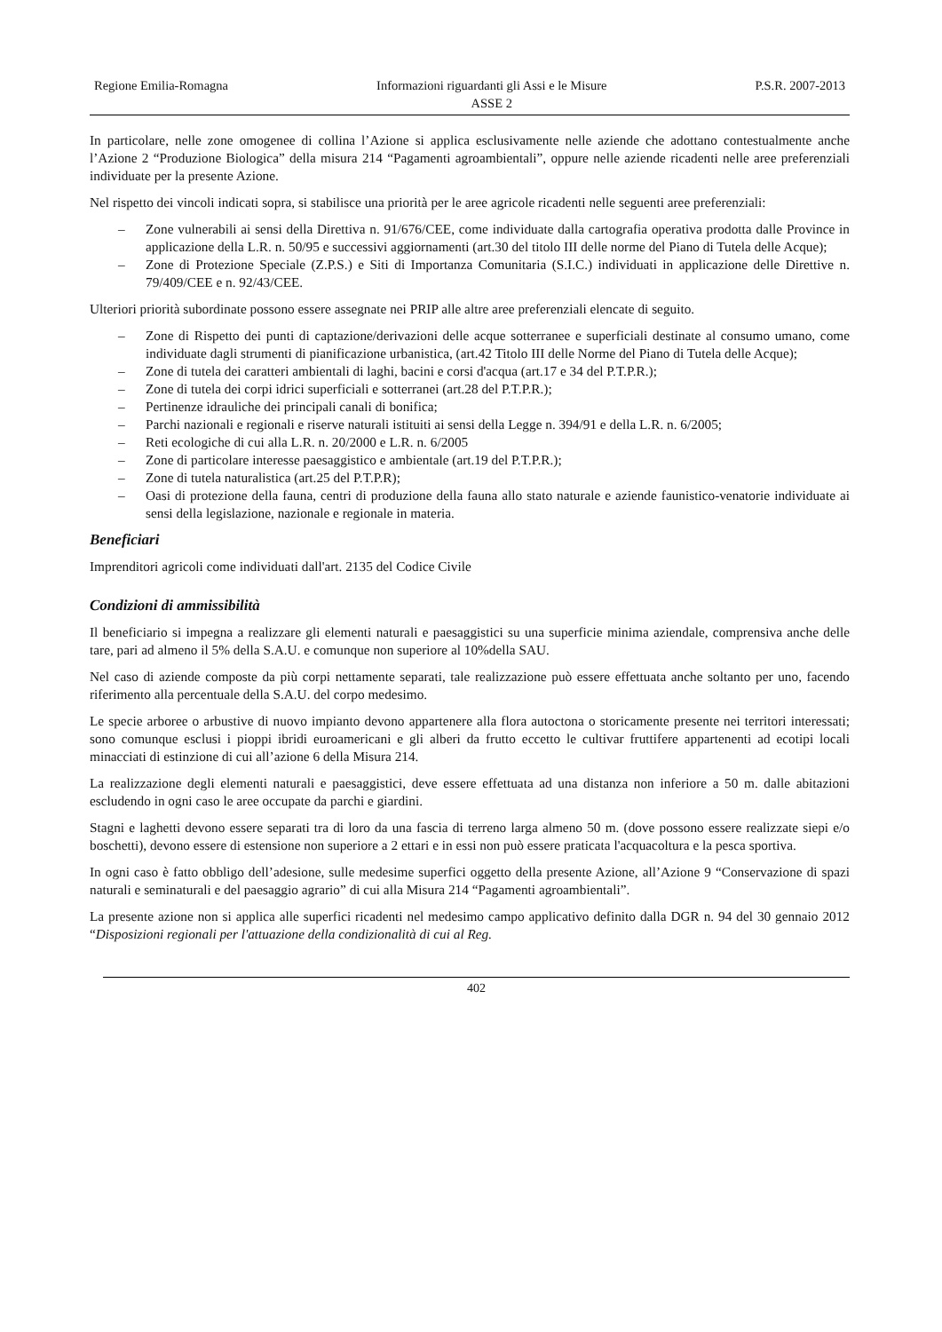Regione Emilia-Romagna Informazioni riguardanti gli Assi e le Misure
ASSE 2
P.S.R. 2007-2013
In particolare, nelle zone omogenee di collina l’Azione si applica esclusivamente nelle aziende che adottano contestualmente anche l’Azione 2 “Produzione Biologica” della misura 214 “Pagamenti agroambientali”, oppure nelle aziende ricadenti nelle aree preferenziali individuate per la presente Azione.
Nel rispetto dei vincoli indicati sopra, si stabilisce una priorità per le aree agricole ricadenti nelle seguenti aree preferenziali:
– Zone vulnerabili ai sensi della Direttiva n. 91/676/CEE, come individuate dalla cartografia operativa prodotta dalle Province in applicazione della L.R. n. 50/95 e successivi aggiornamenti (art.30 del titolo III delle norme del Piano di Tutela delle Acque);
– Zone di Protezione Speciale (Z.P.S.) e Siti di Importanza Comunitaria (S.I.C.) individuati in applicazione delle Direttive n. 79/409/CEE e n. 92/43/CEE.
Ulteriori priorità subordinate possono essere assegnate nei PRIP alle altre aree preferenziali elencate di seguito.
– Zone di Rispetto dei punti di captazione/derivazioni delle acque sotterranee e superficiali destinate al consumo umano, come individuate dagli strumenti di pianificazione urbanistica, (art.42 Titolo III delle Norme del Piano di Tutela delle Acque);
– Zone di tutela dei caratteri ambientali di laghi, bacini e corsi d'acqua (art.17 e 34 del P.T.P.R.);
– Zone di tutela dei corpi idrici superficiali e sotterranei (art.28 del P.T.P.R.);
– Pertinenze idrauliche dei principali canali di bonifica;
– Parchi nazionali e regionali e riserve naturali istituiti ai sensi della Legge n. 394/91 e della L.R. n. 6/2005;
– Reti ecologiche di cui alla L.R. n. 20/2000 e L.R. n. 6/2005
– Zone di particolare interesse paesaggistico e ambientale (art.19 del P.T.P.R.);
– Zone di tutela naturalistica (art.25 del P.T.P.R);
– Oasi di protezione della fauna, centri di produzione della fauna allo stato naturale e aziende faunistico-venatorie individuate ai sensi della legislazione, nazionale e regionale in materia.
Beneficiari
Imprenditori agricoli come individuati dall'art. 2135 del Codice Civile
Condizioni di ammissibilità
Il beneficiario si impegna a realizzare gli elementi naturali e paesaggistici su una superficie minima aziendale, comprensiva anche delle tare, pari ad almeno il 5% della S.A.U. e comunque non superiore al 10%della SAU.
Nel caso di aziende composte da più corpi nettamente separati, tale realizzazione può essere effettuata anche soltanto per uno, facendo riferimento alla percentuale della S.A.U. del corpo medesimo.
Le specie arboree o arbustive di nuovo impianto devono appartenere alla flora autoctona o storicamente presente nei territori interessati; sono comunque esclusi i pioppi ibridi euroamericani e gli alberi da frutto eccetto le cultivar fruttifere appartenenti ad ecotipi locali minacciati di estinzione di cui all’azione 6 della Misura 214.
La realizzazione degli elementi naturali e paesaggistici, deve essere effettuata ad una distanza non inferiore a 50 m. dalle abitazioni escludendo in ogni caso le aree occupate da parchi e giardini.
Stagni e laghetti devono essere separati tra di loro da una fascia di terreno larga almeno 50 m. (dove possono essere realizzate siepi e/o boschetti), devono essere di estensione non superiore a 2 ettari e in essi non può essere praticata l'acquacoltura e la pesca sportiva.
In ogni caso è fatto obbligo dell’adesione, sulle medesime superfici oggetto della presente Azione, all’Azione 9 “Conservazione di spazi naturali e seminaturali e del paesaggio agrario” di cui alla Misura 214 “Pagamenti agroambientali”.
La presente azione non si applica alle superfici ricadenti nel medesimo campo applicativo definito dalla DGR n. 94 del 30 gennaio 2012 “Disposizioni regionali per l'attuazione della condizionalità di cui al Reg.
402